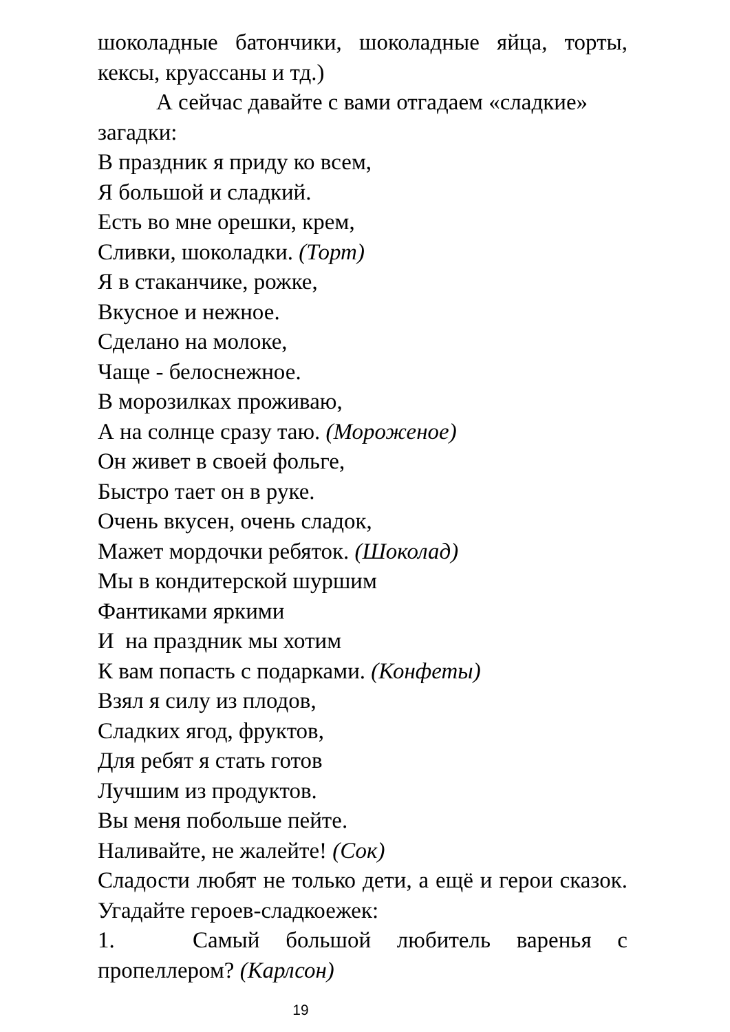шоколадные батончики, шоколадные яйца, торты, кексы, круассаны и тд.)
А сейчас давайте с вами отгадаем «сладкие»
загадки:
В праздник я приду ко всем,
Я большой и сладкий.
Есть во мне орешки, крем,
Сливки, шоколадки. (Торт)
Я в стаканчике, рожке,
Вкусное и нежное.
Сделано на молоке,
Чаще - белоснежное.
В морозилках проживаю,
А на солнце сразу таю. (Мороженое)
Он живет в своей фольге,
Быстро тает он в руке.
Очень вкусен, очень сладок,
Мажет мордочки ребяток. (Шоколад)
Мы в кондитерской шуршим
Фантиками яркими
И на праздник мы хотим
К вам попасть с подарками. (Конфеты)
Взял я силу из плодов,
Сладких ягод, фруктов,
Для ребят я стать готов
Лучшим из продуктов.
Вы меня побольше пейте.
Наливайте, не жалейте! (Сок)
Сладости любят не только дети, а ещё и герои сказок. Угадайте героев-сладкоежек:
1. Самый большой любитель варенья с пропеллером? (Карлсон)
19